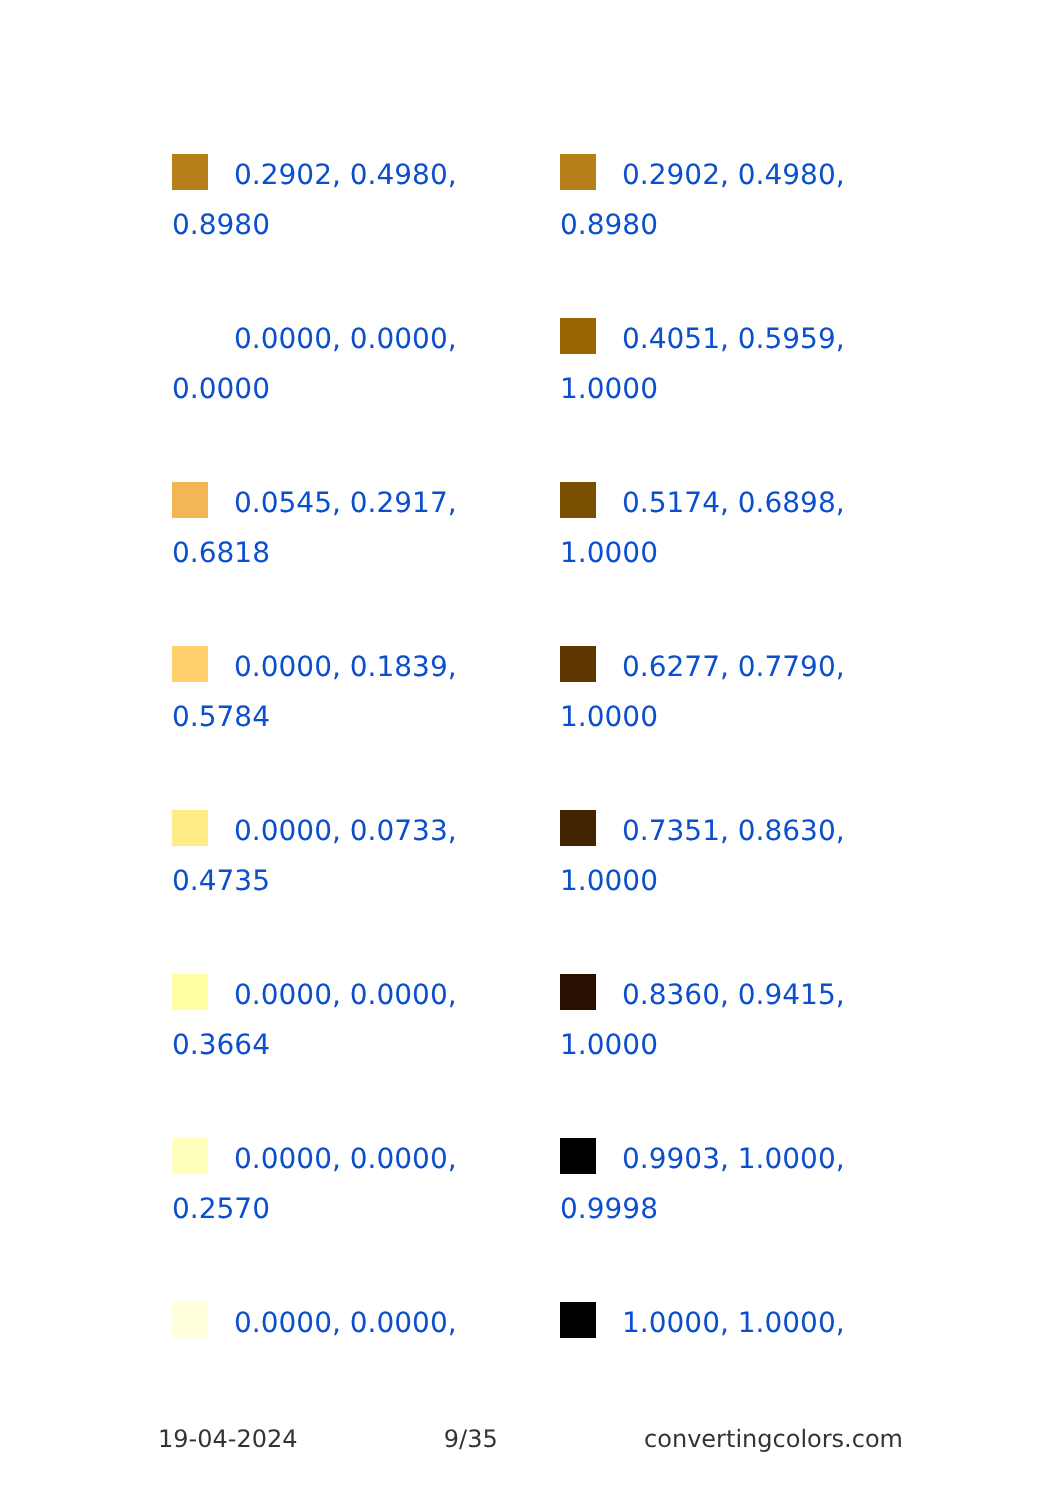0.2902, 0.4980, 0.8980
0.2902, 0.4980, 0.8980
0.0000, 0.0000, 0.0000
0.4051, 0.5959, 1.0000
0.0545, 0.2917, 0.6818
0.5174, 0.6898, 1.0000
0.0000, 0.1839, 0.5784
0.6277, 0.7790, 1.0000
0.0000, 0.0733, 0.4735
0.7351, 0.8630, 1.0000
0.0000, 0.0000, 0.3664
0.8360, 0.9415, 1.0000
0.0000, 0.0000, 0.2570
0.9903, 1.0000, 0.9998
0.0000, 0.0000,
1.0000, 1.0000,
19-04-2024 9/35 convertingcolors.com